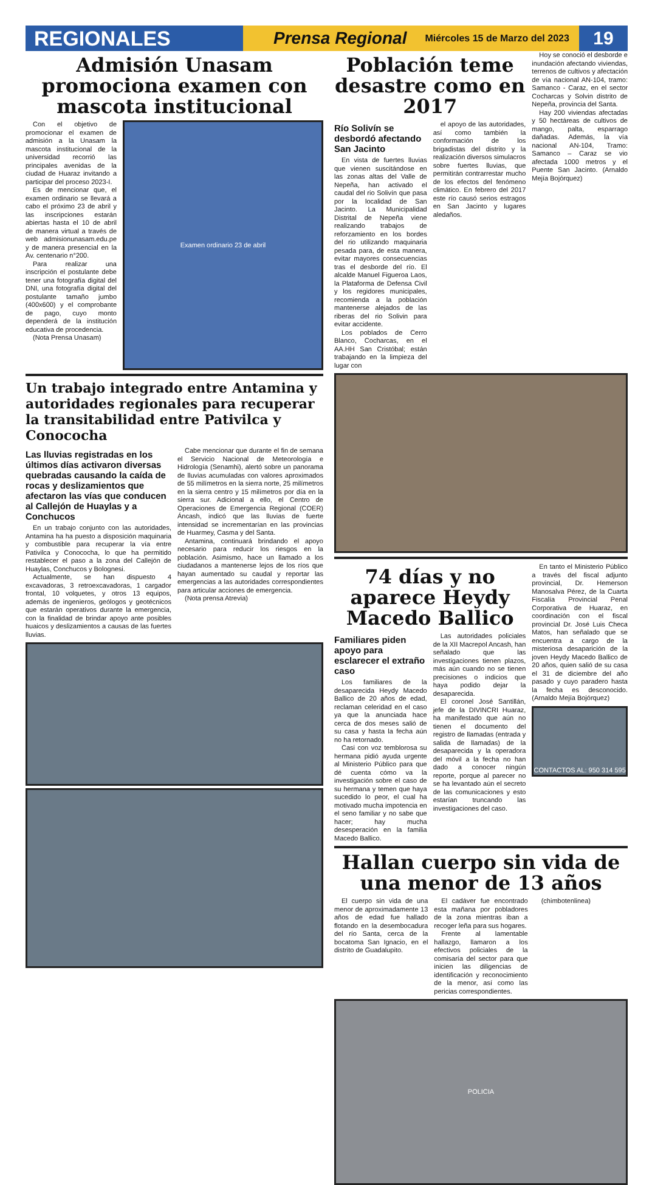REGIONALES
Prensa Regional
Miércoles 15 de Marzo del 2023
19
Admisión Unasam promociona examen con mascota institucional
Con el objetivo de promocionar el examen de admisión a la Unasam la mascota institucional de la universidad recorrió las principales avenidas de la ciudad de Huaraz invitando a participar del proceso 2023-I.
Es de mencionar que, el examen ordinario se llevará a cabo el próximo 23 de abril y las inscripciones estarán abiertas hasta el 10 de abril de manera virtual a través de web admisionunasam.edu.pe y de manera presencial en la Av. centenario n°200.
Para realizar una inscripción el postulante debe tener una fotografía digital del DNI, una fotografía digital del postulante tamaño jumbo (400x600) y el comprobante de pago, cuyo monto dependerá de la institución educativa de procedencia.
(Nota Prensa Unasam)
Examen ordinario 23 de abril
Un trabajo integrado entre Antamina y autoridades regionales para recuperar la transitabilidad entre Pativilca y Conococha
Las lluvias registradas en los últimos días activaron diversas quebradas causando la caída de rocas y deslizamientos que afectaron las vías que conducen al Callejón de Huaylas y a Conchucos
En un trabajo conjunto con las autoridades, Antamina ha ha puesto a disposición maquinaria y combustible para recuperar la vía entre Pativilca y Conococha, lo que ha permitido restablecer el paso a la zona del Callejón de Huaylas, Conchucos y Bolognesi.
Actualmente, se han dispuesto 4 excavadoras, 3 retroexcavadoras, 1 cargador frontal, 10 volquetes, y otros 13 equipos, además de ingenieros, geólogos y geotécnicos que estarán operativos durante la emergencia, con la finalidad de brindar apoyo ante posibles huaicos y deslizamientos a causas de las fuertes lluvias.
Cabe mencionar que durante el fin de semana el Servicio Nacional de Meteorología e Hidrología (Senamhi), alertó sobre un panorama de lluvias acumuladas con valores aproximados de 55 milímetros en la sierra norte, 25 milímetros en la sierra centro y 15 milímetros por día en la sierra sur. Adicional a ello, el Centro de Operaciones de Emergencia Regional (COER) Áncash, indicó que las lluvias de fuerte intensidad se incrementarían en las provincias de Huarmey, Casma y del Santa.
Antamina, continuará brindando el apoyo necesario para reducir los riesgos en la población. Asimismo, hace un llamado a los ciudadanos a mantenerse lejos de los ríos que hayan aumentado su caudal y reportar las emergencias a las autoridades correspondientes para articular acciones de emergencia.
(Nota prensa Atrevia)
Población teme desastre como en 2017
Río Solivín se desbordó afectando San Jacinto
En vista de fuertes lluvias que vienen suscitándose en las zonas altas del Valle de Nepeña, han activado el caudal del rio Solivín que pasa por la localidad de San Jacinto. La Municipalidad Distrital de Nepeña viene realizando trabajos de reforzamiento en los bordes del rio utilizando maquinaria pesada para, de esta manera, evitar mayores consecuencias tras el desborde del río. El alcalde Manuel Figueroa Laos, la Plataforma de Defensa Civil y los regidores municipales, recomienda a la población mantenerse alejados de las riberas del rio Solivin para evitar accidente.
Los poblados de Cerro Blanco, Cocharcas, en el AA.HH San Cristóbal; están trabajando en la limpieza del lugar con
el apoyo de las autoridades, así como también la conformación de los brigadistas del distrito y la realización diversos simulacros sobre fuertes lluvias, que permitirán contrarrestar mucho de los efectos del fenómeno climático. En febrero del 2017 este río causó serios estragos en San Jacinto y lugares aledaños.
Hoy se conoció el desborde e inundación afectando viviendas, terrenos de cultivos y afectación de vía nacional AN-104, tramo: Samanco - Caraz, en el sector Cocharcas y Solvin distrito de Nepeña, provincia del Santa.
Hay 200 viviendas afectadas y 50 hectáreas de cultivos de mango, palta, esparrago dañadas. Además, la vía nacional AN-104, Tramo: Samanco – Caraz se vio afectada 1000 metros y el Puente San Jacinto. (Arnaldo Mejía Bojórquez)
74 días y no aparece Heydy Macedo Ballico
Familiares piden apoyo para esclarecer el extraño caso
Los familiares de la desaparecida Heydy Macedo Ballico de 20 años de edad, reclaman celeridad en el caso ya que la anunciada hace cerca de dos meses salió de su casa y hasta la fecha aún no ha retornado.
Casi con voz temblorosa su hermana pidió ayuda urgente al Ministerio Público para que dé cuenta cómo va la investigación sobre el caso de su hermana y temen que haya sucedido lo peor, el cual ha motivado mucha impotencia en el seno familiar y no sabe que hacer; hay mucha desesperación en la familia Macedo Ballico.
Las autoridades policiales de la XII Macrepol Ancash, han señalado que las investigaciones tienen plazos, más aún cuando no se tienen precisiones o indicios que haya podido dejar la desaparecida.
El coronel José Santillán, jefe de la DIVINCRI Huaraz, ha manifestado que aún no tienen el documento del registro de llamadas (entrada y salida de llamadas) de la desaparecida y la operadora del móvil a la fecha no han dado a conocer ningún reporte, porque al parecer no se ha levantado aún el secreto de las comunicaciones y esto estarían truncando las investigaciones del caso.
En tanto el Ministerio Público a través del fiscal adjunto provincial, Dr. Hemerson Manosalva Pérez, de la Cuarta Fiscalía Provincial Penal Corporativa de Huaraz, en coordinación con el fiscal provincial Dr. José Luis Checa Matos, han señalado que se encuentra a cargo de la misteriosa desaparición de la joven Heydy Macedo Ballico de 20 años, quien salió de su casa el 31 de diciembre del año pasado y cuyo paradero hasta la fecha es desconocido. (Arnaldo Mejía Bojórquez)
CONTACTOS AL: 950 314 595
Hallan cuerpo sin vida de una menor de 13 años
El cuerpo sin vida de una menor de aproximadamente 13 años de edad fue hallado flotando en la desembocadura del río Santa, cerca de la bocatoma San Ignacio, en el distrito de Guadalupito.
El cadáver fue encontrado esta mañana por pobladores de la zona mientras iban a recoger leña para sus hogares.
Frente al lamentable hallazgo, llamaron a los efectivos policiales de la comisaría del sector para que inicien las diligencias de identificación y reconocimiento de la menor, así como las pericias correspondientes.
(chimbotenlinea)
POLICIA